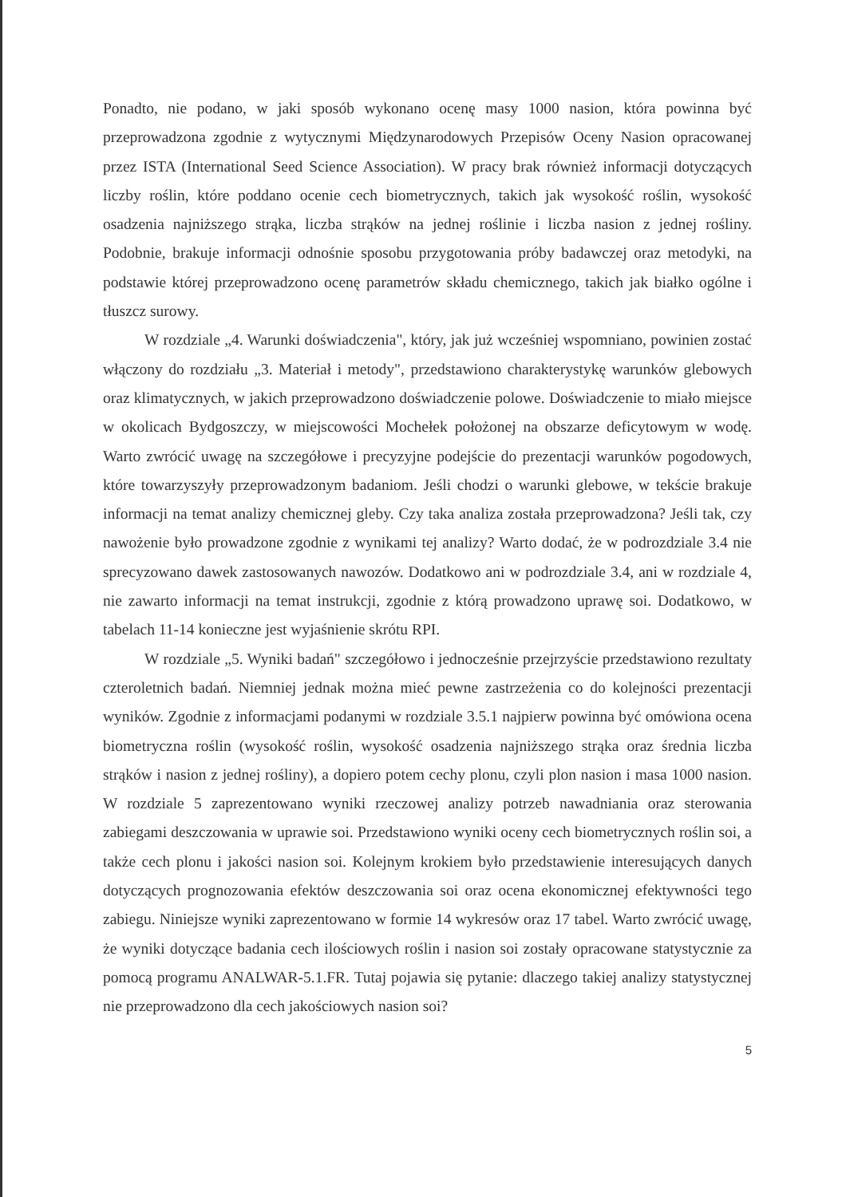Ponadto, nie podano, w jaki sposób wykonano ocenę masy 1000 nasion, która powinna być przeprowadzona zgodnie z wytycznymi Międzynarodowych Przepisów Oceny Nasion opracowanej przez ISTA (International Seed Science Association). W pracy brak również informacji dotyczących liczby roślin, które poddano ocenie cech biometrycznych, takich jak wysokość roślin, wysokość osadzenia najniższego strąka, liczba strąków na jednej roślinie i liczba nasion z jednej rośliny. Podobnie, brakuje informacji odnośnie sposobu przygotowania próby badawczej oraz metodyki, na podstawie której przeprowadzono ocenę parametrów składu chemicznego, takich jak białko ogólne i tłuszcz surowy.
W rozdziale „4. Warunki doświadczenia", który, jak już wcześniej wspomniano, powinien zostać włączony do rozdziału „3. Materiał i metody", przedstawiono charakterystykę warunków glebowych oraz klimatycznych, w jakich przeprowadzono doświadczenie polowe. Doświadczenie to miało miejsce w okolicach Bydgoszczy, w miejscowości Mochełek położonej na obszarze deficytowym w wodę. Warto zwrócić uwagę na szczegółowe i precyzyjne podejście do prezentacji warunków pogodowych, które towarzyszyły przeprowadzonym badaniom. Jeśli chodzi o warunki glebowe, w tekście brakuje informacji na temat analizy chemicznej gleby. Czy taka analiza została przeprowadzona? Jeśli tak, czy nawożenie było prowadzone zgodnie z wynikami tej analizy? Warto dodać, że w podrozdziale 3.4 nie sprecyzowano dawek zastosowanych nawozów. Dodatkowo ani w podrozdziale 3.4, ani w rozdziale 4, nie zawarto informacji na temat instrukcji, zgodnie z którą prowadzono uprawę soi. Dodatkowo, w tabelach 11-14 konieczne jest wyjaśnienie skrótu RPI.
W rozdziale „5. Wyniki badań" szczegółowo i jednocześnie przejrzyście przedstawiono rezultaty czteroletnich badań. Niemniej jednak można mieć pewne zastrzeżenia co do kolejności prezentacji wyników. Zgodnie z informacjami podanymi w rozdziale 3.5.1 najpierw powinna być omówiona ocena biometryczna roślin (wysokość roślin, wysokość osadzenia najniższego strąka oraz średnia liczba strąków i nasion z jednej rośliny), a dopiero potem cechy plonu, czyli plon nasion i masa 1000 nasion. W rozdziale 5 zaprezentowano wyniki rzeczowej analizy potrzeb nawadniania oraz sterowania zabiegami deszczowania w uprawie soi. Przedstawiono wyniki oceny cech biometrycznych roślin soi, a także cech plonu i jakości nasion soi. Kolejnym krokiem było przedstawienie interesujących danych dotyczących prognozowania efektów deszczowania soi oraz ocena ekonomicznej efektywności tego zabiegu. Niniejsze wyniki zaprezentowano w formie 14 wykresów oraz 17 tabel. Warto zwrócić uwagę, że wyniki dotyczące badania cech ilościowych roślin i nasion soi zostały opracowane statystycznie za pomocą programu ANALWAR-5.1.FR. Tutaj pojawia się pytanie: dlaczego takiej analizy statystycznej nie przeprowadzono dla cech jakościowych nasion soi?
5